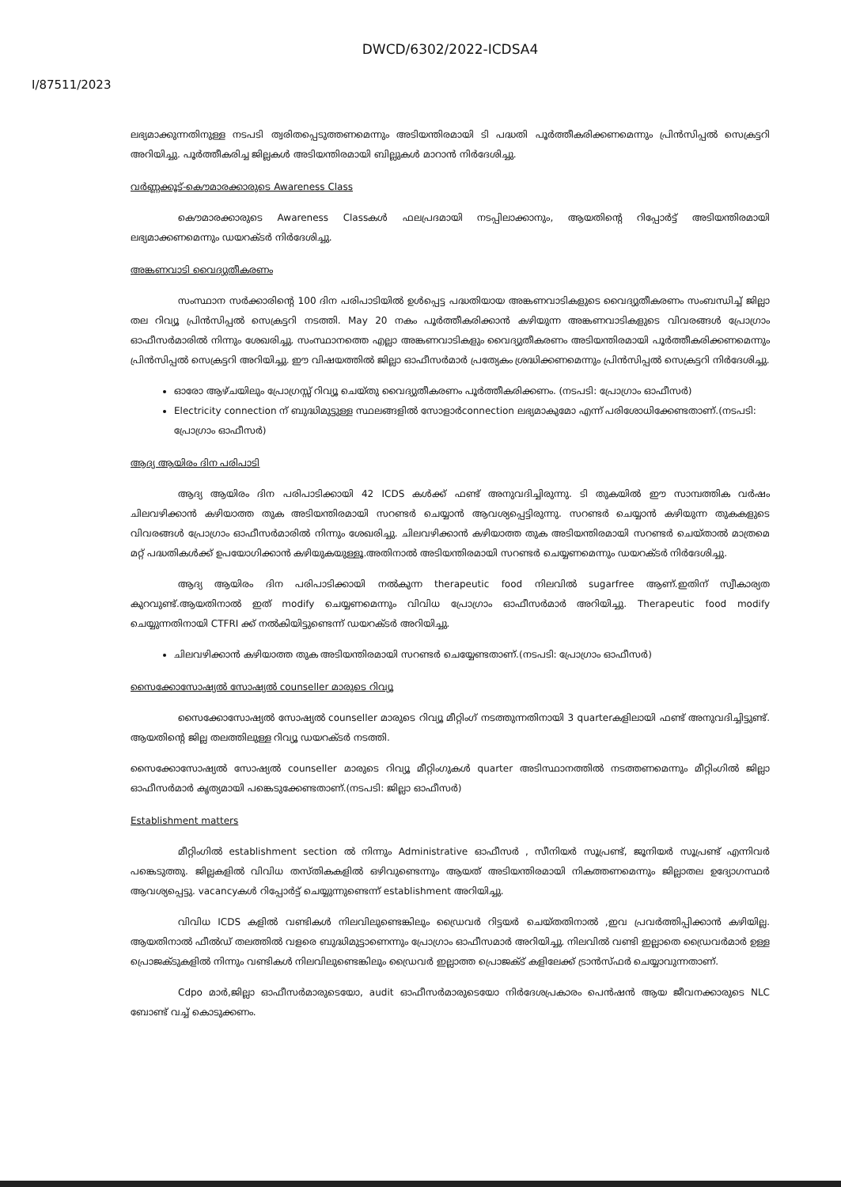DWCD/6302/2022-ICDSA4
I/87511/2023
ലഭ്യമാക്കുന്നതിനുള്ള നടപടി ത്വരിതപ്പെടുത്തണമെന്നും അടിയന്തിരമായി ടി പദ്ധതി പൂർത്തീകരിക്കണമെന്നും പ്രിൻസിപ്പൽ സെക്രട്ടറി അറിയിച്ചു. പൂർത്തീകരിച്ച ജില്ലകൾ അടിയന്തിരമായി ബില്ലുകൾ മാറാൻ നിർദേശിച്ചു.
വർണ്ണക്കൂട്-കൌമാരക്കാരുടെ Awareness Class
കൌമാരക്കാരുടെ Awareness Classകൾ ഫലപ്രദമായി നടപ്പിലാക്കാനും, ആയതിന്റെ റിപ്പോർട്ട് അടിയന്തിരമായി ലഭ്യമാക്കണമെന്നും ഡയറക്ടർ നിർദേശിച്ചു.
അങ്കണവാടി വൈദ്യുതീകരണം
സംസ്ഥാന സർക്കാരിന്റെ 100 ദിന പരിപാടിയിൽ ഉൾപ്പെട്ട പദ്ധതിയായ അങ്കണവാടികളുടെ വൈദ്യുതീകരണം സംബന്ധിച്ച് ജില്ലാ തല റിവ്യൂ പ്രിൻസിപ്പൽ സെക്രട്ടറി നടത്തി. May 20 നകം പൂർത്തീകരിക്കാൻ കഴിയുന്ന അങ്കണവാടികളുടെ വിവരങ്ങൾ പ്രോഗ്രാം ഓഫീസർമാരിൽ നിന്നും ശേഖരിച്ചു. സംസ്ഥാനത്തെ എല്ലാ അങ്കണവാടികളും വൈദ്യുതീകരണം അടിയന്തിരമായി പൂർത്തീകരിക്കണമെന്നും പ്രിൻസിപ്പൽ സെക്രട്ടറി അറിയിച്ചു. ഈ വിഷയത്തിൽ ജില്ലാ ഓഫീസർമാർ പ്രത്യേകം ശ്രദ്ധിക്കണമെന്നും പ്രിൻസിപ്പൽ സെക്രട്ടറി നിർദേശിച്ചു.
ഓരോ ആഴ്ചയിലും പ്രോഗ്രസ്സ് റിവ്യൂ ചെയ്തു വൈദ്യുതീകരണം പൂർത്തീകരിക്കണം. (നടപടി: പ്രോഗ്രാം ഓഫീസർ)
Electricity connection ന് ബുദ്ധിമുട്ടുള്ള സ്ഥലങ്ങളിൽ സോളാർconnection ലഭ്യമാകുമോ എന്ന് പരിശോധിക്കേണ്ടതാണ്.(നടപടി: പ്രോഗ്രാം ഓഫീസർ)
ആദ്യ ആയിരം ദിന പരിപാടി
ആദ്യ ആയിരം ദിന പരിപാടിക്കായി 42 ICDS കൾക്ക് ഫണ്ട് അനുവദിച്ചിരുന്നു. ടി തുകയിൽ ഈ സാമ്പത്തിക വർഷം ചിലവഴിക്കാൻ കഴിയാത്ത തുക അടിയന്തിരമായി സറണ്ടർ ചെയ്യാൻ ആവശ്യപ്പെട്ടിരുന്നു. സറണ്ടർ ചെയ്യാൻ കഴിയുന്ന തുകകളുടെ വിവരങ്ങൾ പ്രോഗ്രാം ഓഫീസർമാരിൽ നിന്നും ശേഖരിച്ചു. ചിലവഴിക്കാൻ കഴിയാത്ത തുക അടിയന്തിരമായി സറണ്ടർ ചെയ്താൽ മാത്രമെ മറ്റ് പദ്ധതികൾക്ക് ഉപയോഗിക്കാൻ കഴിയുകയുള്ളൂ.അതിനാൽ അടിയന്തിരമായി സറണ്ടർ ചെയ്യണമെന്നും ഡയറക്ടർ നിർദേശിച്ചു.
ആദ്യ ആയിരം ദിന പരിപാടിക്കായി നൽകുന്ന therapeutic food നിലവിൽ sugarfree ആണ്.ഇതിന് സ്വീകാര്യത കുറവുണ്ട്.ആയതിനാൽ ഇത് modify ചെയ്യണമെന്നും വിവിധ പ്രോഗ്രാം ഓഫീസർമാർ അറിയിച്ചു. Therapeutic food modify ചെയ്യുന്നതിനായി CTFRI ക്ക് നൽകിയിട്ടുണ്ടെന്ന് ഡയറക്ടർ അറിയിച്ചു.
ചിലവഴിക്കാൻ കഴിയാത്ത തുക അടിയന്തിരമായി സറണ്ടർ ചെയ്യേണ്ടതാണ്.(നടപടി: പ്രോഗ്രാം ഓഫീസർ)
സൈക്കോസോഷ്യൽ സോഷ്യൽ counseller മാരുടെ റിവ്യൂ
സൈക്കോസോഷ്യൽ സോഷ്യൽ counseller മാരുടെ റിവ്യൂ മീറ്റിംഗ് നടത്തുന്നതിനായി 3 quarterകളിലായി ഫണ്ട് അനുവദിച്ചിട്ടുണ്ട്. ആയതിന്റെ ജില്ല തലത്തിലുള്ള റിവ്യൂ ഡയറക്ടർ നടത്തി.
സൈക്കോസോഷ്യൽ സോഷ്യൽ counseller മാരുടെ റിവ്യൂ മീറ്റിംഗുകൾ quarter അടിസ്ഥാനത്തിൽ നടത്തണമെന്നും മീറ്റിംഗിൽ ജില്ലാ ഓഫീസർമാർ കൃത്യമായി പങ്കെടുക്കേണ്ടതാണ്.(നടപടി: ജില്ലാ ഓഫീസർ)
Establishment matters
മീറ്റിംഗിൽ establishment section ൽ നിന്നും Administrative ഓഫീസർ , സീനിയർ സൂപ്രണ്ട്, ജൂനിയർ സൂപ്രണ്ട് എന്നിവർ പങ്കെടുത്തു. ജില്ലകളിൽ വിവിധ തസ്തികകളിൽ ഒഴിവുണ്ടെന്നും ആയത് അടിയന്തിരമായി നികത്തണമെന്നും ജില്ലാതല ഉദ്യോഗസ്ഥർ ആവശ്യപ്പെട്ടു. vacancyകൾ റിപ്പോർട്ട് ചെയ്യുന്നുണ്ടെന്ന് establishment അറിയിച്ചു.
വിവിധ ICDS കളിൽ വണ്ടികൾ നിലവിലുണ്ടെങ്കിലും ഡ്രൈവർ റിട്ടയർ ചെയ്തതിനാൽ ,ഇവ പ്രവർത്തിപ്പിക്കാൻ കഴിയില്ല. ആയതിനാൽ ഫീൽഡ് തലത്തിൽ വളരെ ബുദ്ധിമുട്ടാണെന്നും പ്രോഗ്രാം ഓഫീസമാർ അറിയിച്ചു. നിലവിൽ വണ്ടി ഇല്ലാതെ ഡ്രൈവർമാർ ഉള്ള പ്രൊജക്ടുകളിൽ നിന്നും വണ്ടികൾ നിലവിലുണ്ടെങ്കിലും ഡ്രൈവർ ഇല്ലാത്ത പ്രൊജക്ട് കളിലേക്ക് ട്രാൻസ്ഫർ ചെയ്യാവുന്നതാണ്.
Cdpo മാർ,ജില്ലാ ഓഫീസർമാരുടെയോ, audit ഓഫീസർമാരുടെയോ നിർദേശപ്രകാരം പെൻഷൻ ആയ ജീവനക്കാരുടെ NLC ബോണ്ട് വച്ച് കൊടുക്കണം.